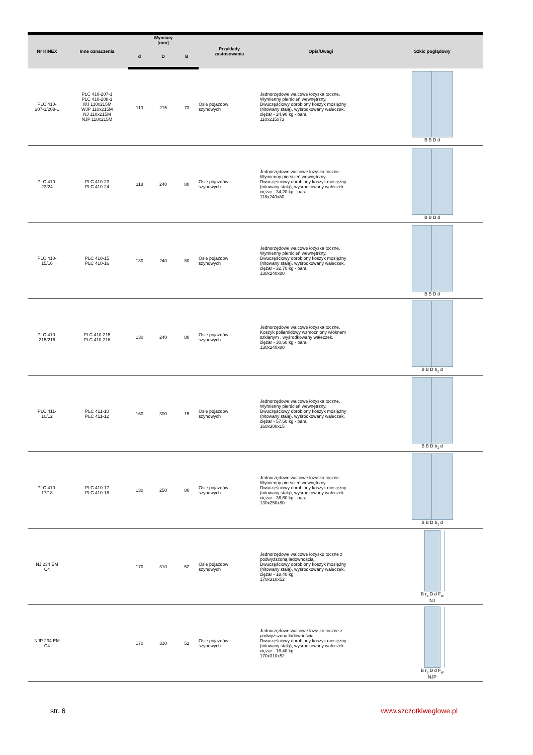| Nr KINEX | Inne oznaczenia | Wymiary [mm] | | | Przykłady zastosowania | Opis/Uwagi | Szkic poglądowy |
| --- | --- | --- | --- | --- | --- | --- | --- |
| | | d | D | B | | | |
| PLC 410- 207-1/208-1 | PLC 410-207-1 PLC 410-208-1 WJ 110x215M WJP 110x215M NJ 110x215M NJP 110x215M | 110 | 215 | 73 | Osie pojazdów szynowych | Jednorzędowe walcowe łożyska toczne. Wymienny pierścień wewnętrzny. Dwuczęściowy obrobiony koszyk mosiężny (nitowany stalą), wyśrodkowany wałeczek. ciężar - 24,90 kg - para 110x215x73 | B B D d |
| PLC 410- 23/24 | PLC 410-23 PLC 410-24 | 118 | 240 | 80 | Osie pojazdów szynowych | Jednorzędowe walcowe łożyska toczne. Wymienny pierścień wewnętrzny. Dwuczęściowy obrobiony koszyk mosiężny (nitowany stalą), wyśrodkowany wałeczek. ciężar - 34,20 kg - para 118x240x80 | B B D d |
| PLC 410- 15/16 | PLC 410-15 PLC 410-16 | 130 | 240 | 80 | Osie pojazdów szynowych | Jednorzędowe walcowe łożyska toczne. Wymienny pierścień wewnętrzny. Dwuczęściowy obrobiony koszyk mosiężny (nitowany stalą), wyśrodkowany wałeczek. ciężar - 32,70 kg - para 130x240x80 | B B D d |
| PLC 410- 215/216 | PLC 410-215 PLC 410-216 | 130 | 240 | 80 | Osie pojazdów szynowych | Jednorzędowe walcowe łożyska toczne. Koszyk poliamidowy wzmocniony włóknem szklanym , wyśrodkowany wałeczek. ciężar - 30,60 kg - para 130x240x80 | B B D b<sub>1</sub> d |
| PLC 411- 10/12 | PLC 411-10 PLC 411-12 | 160 | 300 | 15 | Osie pojazdów szynowych | Jednorzędowe walcowe łożyska toczne. Wymienny pierścień wewnętrzny. Dwuczęściowy obrobiony koszyk mosiężny (nitowany stalą), wyśrodkowany wałeczek. ciężar - 57,50 kg - para 160x300x15 | B B D b<sub>1</sub> d |
| PLC 410- 17/18 | PLC 410-17 PLC 410-18 | 130 | 250 | 80 | Osie pojazdów szynowych | Jednorzędowe walcowe łożyska toczne. Wymienny pierścień wewnętrzny. Dwuczęściowy obrobiony koszyk mosiężny (nitowany stalą), wyśrodkowany wałeczek. ciężar - 36,60 kg - para 130x250x80 | B B D b<sub>1</sub> d |
| NJ 234 EM C4 | | 170 | 310 | 52 | Osie pojazdów szynowych | Jednorzędowe walcowe łożysko toczne z podwyższoną ładownością. Dwuczęściowy obrobiony koszyk mosiężny (nitowany stalą), wyśrodkowany wałeczek. ciężar - 18,40 kg 170x310x52 | B r<sub>s</sub> D d F<sub>w</sub> NJ |
| NJP 234 EM C4 | | 170 | 310 | 52 | Osie pojazdów szynowych | Jednorzędowe walcowe łożysko toczne z podwyższoną ładownością. Dwuczęściowy obrobiony koszyk mosiężny (nitowany stalą), wyśrodkowany wałeczek. ciężar - 18,40 kg 170x310x52 | B r<sub>s</sub> D d F<sub>w</sub> NJP |
str. 6 www.szczotkiweglowe.pl